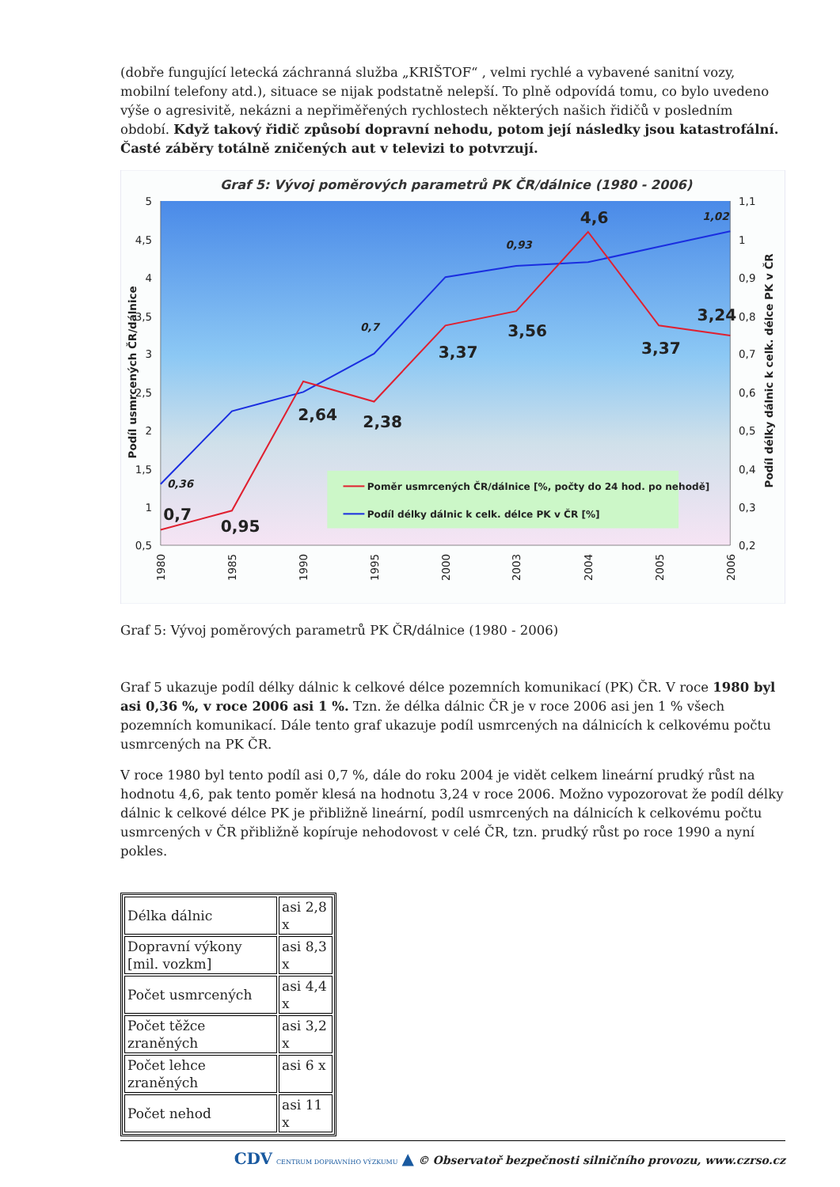(dobře fungující letecká záchranná služba „KRIŠTOF“ , velmi rychlé a vybavené sanitní vozy, mobilní telefony atd.), situace se nijak podstatně nelepší. To plně odpovídá tomu, co bylo uvedeno výše o agresivitě, nekázni a nepřiměřených rychlostech některých našich řidičů v posledním období. Když takový řidič způsobí dopravní nehodu, potom její následky jsou katastrofální. Časté záběry totálně zničených aut v televizi to potvrzují.
Graf 5: Vývoj poměrových parametrů PK ČR/dálnice (1980 - 2006)
5
4,5
4
3,5
3
2,5
2
1,5
1
0,5
1,1
1
0,9
0,8
0,7
0,6
0,5
0,4
0,3
0,2
1980
1985
1990
1995
2000
2003
2004
2005
2006
Podíl usmrcených ČR/dálnice
Podíl délky dálnic k celk. délce PK v ČR
0,7
0,95
2,64
2,38
3,37
3,56
4,6
3,37
3,24
0,36
0,7
0,93
1,02
Poměr usmrcených ČR/dálnice [%, počty do 24 hod. po nehodě]
Podíl délky dálnic k celk. délce PK v ČR [%]
Graf 5: Vývoj poměrových parametrů PK ČR/dálnice (1980 - 2006)
Graf 5 ukazuje podíl délky dálnic k celkové délce pozemních komunikací (PK) ČR. V roce 1980 byl asi 0,36 %, v roce 2006 asi 1 %. Tzn. že délka dálnic ČR je v roce 2006 asi jen 1 % všech pozemních komunikací. Dále tento graf ukazuje podíl usmrcených na dálnicích k celkovému počtu usmrcených na PK ČR.
V roce 1980 byl tento podíl asi 0,7 %, dále do roku 2004 je vidět celkem lineární prudký růst na hodnotu 4,6, pak tento poměr klesá na hodnotu 3,24 v roce 2006. Možno vypozorovat že podíl délky dálnic k celkové délce PK je přibližně lineární, podíl usmrcených na dálnicích k celkovému počtu usmrcených v ČR přibližně kopíruje nehodovost v celé ČR, tzn. prudký růst po roce 1990 a nyní pokles.
| Délka dálnic | asi 2,8 x |
| Dopravní výkony [mil. vozkm] | asi 8,3 x |
| Počet usmrcených | asi 4,4 x |
| Počet těžce zraněných | asi 3,2 x |
| Počet lehce zraněných | asi 6 x |
| Počet nehod | asi 11 x |
CDV CENTRUM DOPRAVNÍHO VÝZKUMU ▲ © Observatoř bezpečnosti silničního provozu, www.czrso.cz